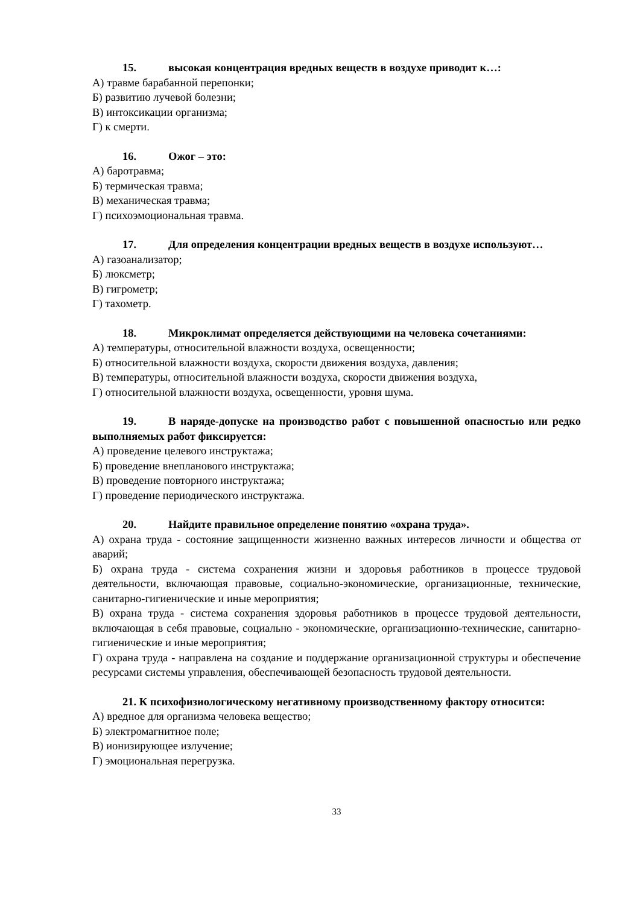15. высокая концентрация вредных веществ в воздухе приводит к…:
А) травме барабанной перепонки;
Б) развитию лучевой болезни;
В) интоксикации организма;
Г) к смерти.
16. Ожог – это:
А) баротравма;
Б) термическая травма;
В) механическая травма;
Г) психоэмоциональная травма.
17. Для определения концентрации вредных веществ в воздухе используют…
А) газоанализатор;
Б) люксметр;
В) гигрометр;
Г) тахометр.
18. Микроклимат определяется действующими на человека сочетаниями:
А) температуры, относительной влажности воздуха, освещенности;
Б) относительной влажности воздуха, скорости движения воздуха, давления;
В) температуры, относительной влажности воздуха, скорости движения воздуха,
Г) относительной влажности воздуха, освещенности, уровня шума.
19. В наряде-допуске на производство работ с повышенной опасностью или редко выполняемых работ фиксируется:
А) проведение целевого инструктажа;
Б) проведение внепланового инструктажа;
В) проведение повторного инструктажа;
Г) проведение периодического инструктажа.
20. Найдите правильное определение понятию «охрана труда».
А) охрана труда - состояние защищенности жизненно важных интересов личности и общества от аварий;
Б) охрана труда - система сохранения жизни и здоровья работников в процессе трудовой деятельности, включающая правовые, социально-экономические, организационные, технические, санитарно-гигиенические и иные мероприятия;
В) охрана труда - система сохранения здоровья работников в процессе трудовой деятельности, включающая в себя правовые, социально - экономические, организационно-технические, санитарно-гигиенические и иные мероприятия;
Г) охрана труда - направлена на создание и поддержание организационной структуры и обеспечение ресурсами системы управления, обеспечивающей безопасность трудовой деятельности.
21. К психофизиологическому негативному производственному фактору относится:
А) вредное для организма человека вещество;
Б) электромагнитное поле;
В) ионизирующее излучение;
Г) эмоциональная перегрузка.
33